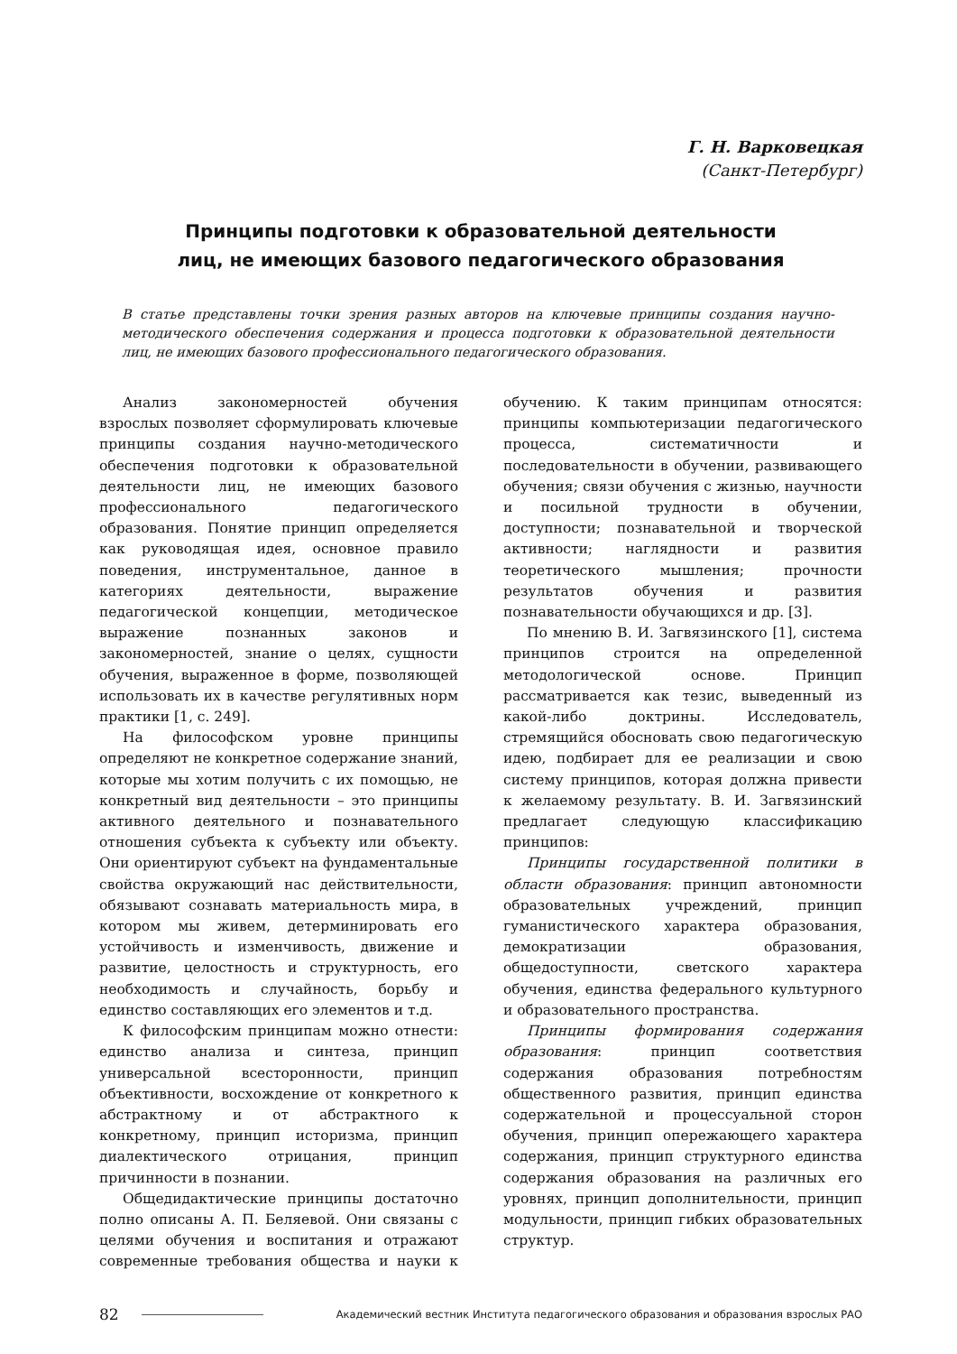Г. Н. Варковецкая
(Санкт-Петербург)
Принципы подготовки к образовательной деятельности
лиц, не имеющих базового педагогического образования
В статье представлены точки зрения разных авторов на ключевые принципы создания научно-методического обеспечения содержания и процесса подготовки к образовательной деятельности лиц, не имеющих базового профессионального педагогического образования.
Анализ закономерностей обучения взрослых позволяет сформулировать ключевые принципы создания научно-методического обеспечения подготовки к образовательной деятельности лиц, не имеющих базового профессионального педагогического образования. Понятие принцип определяется как руководящая идея, основное правило поведения, инструментальное, данное в категориях деятельности, выражение педагогической концепции, методическое выражение познанных законов и закономерностей, знание о целях, сущности обучения, выраженное в форме, позволяющей использовать их в качестве регулятивных норм практики [1, с. 249].
На философском уровне принципы определяют не конкретное содержание знаний, которые мы хотим получить с их помощью, не конкретный вид деятельности – это принципы активного деятельного и познавательного отношения субъекта к субъекту или объекту. Они ориентируют субъект на фундаментальные свойства окружающий нас действительности, обязывают сознавать материальность мира, в котором мы живем, детерминировать его устойчивость и изменчивость, движение и развитие, целостность и структурность, его необходимость и случайность, борьбу и единство составляющих его элементов и т.д.
К философским принципам можно отнести: единство анализа и синтеза, принцип универсальной всесторонности, принцип объективности, восхождение от конкретного к абстрактному и от абстрактного к конкретному, принцип историзма, принцип диалектического отрицания, принцип причинности в познании.
Общедидактические принципы достаточно полно описаны А. П. Беляевой. Они связаны с целями обучения и воспитания и отражают современные требования общества и науки к обучению. К таким принципам относятся: принципы компьютеризации педагогического процесса, систематичности и последовательности в обучении, развивающего обучения; связи обучения с жизнью, научности и посильной трудности в обучении, доступности; познавательной и творческой активности; наглядности и развития теоретического мышления; прочности результатов обучения и развития познавательности обучающихся и др. [3].
По мнению В. И. Загвязинского [1], система принципов строится на определенной методологической основе. Принцип рассматривается как тезис, выведенный из какой-либо доктрины. Исследователь, стремящийся обосновать свою педагогическую идею, подбирает для ее реализации и свою систему принципов, которая должна привести к желаемому результату. В. И. Загвязинский предлагает следующую классификацию принципов:
Принципы государственной политики в области образования: принцип автономности образовательных учреждений, принцип гуманистического характера образования, демократизации образования, общедоступности, светского характера обучения, единства федерального культурного и образовательного пространства.
Принципы формирования содержания образования: принцип соответствия содержания образования потребностям общественного развития, принцип единства содержательной и процессуальной сторон обучения, принцип опережающего характера содержания, принцип структурного единства содержания образования на различных его уровнях, принцип дополнительности, принцип модульности, принцип гибких образовательных структур.
82 Академический вестник Института педагогического образования и образования взрослых РАО